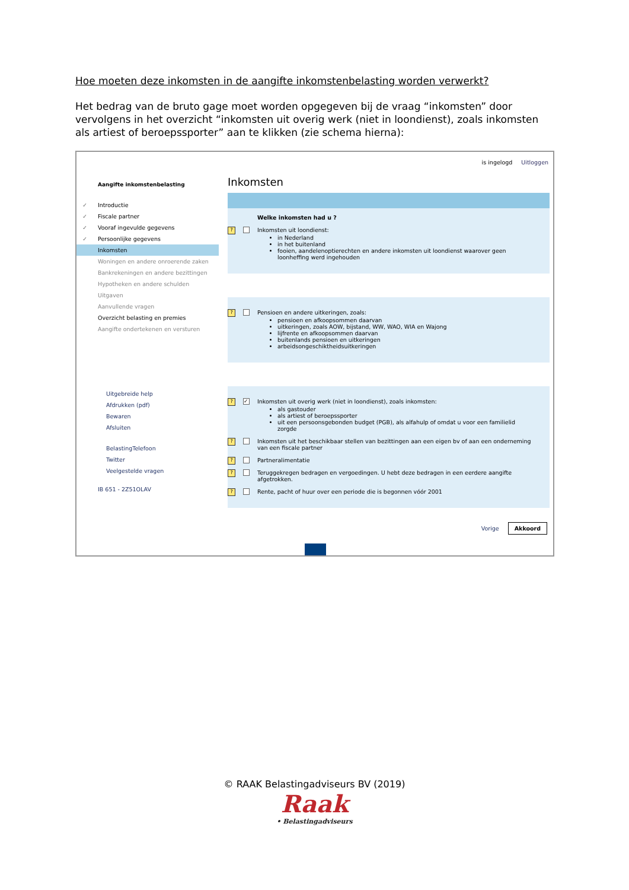Hoe moeten deze inkomsten in de aangifte inkomstenbelasting worden verwerkt?
Het bedrag van de bruto gage moet worden opgegeven bij de vraag “inkomsten” door vervolgens in het overzicht “inkomsten uit overig werk (niet in loondienst), zoals inkomsten als artiest of beroepssporter” aan te klikken (zie schema hierna):
is ingelogd Uitloggen
Aangifte inkomstenbelasting
✓ Introductie
✓ Fiscale partner
✓ Vooraf ingevulde gegevens
✓ Persoonlijke gegevens
Inkomsten
Woningen en andere onroerende zaken
Bankrekeningen en andere bezittingen
Hypotheken en andere schulden
Uitgaven
Aanvullende vragen
Overzicht belasting en premies
Aangifte ondertekenen en versturen
Uitgebreide help
Afdrukken (pdf)
Bewaren
Afsluiten
BelastingTelefoon
Twitter
Veelgestelde vragen
IB 651 - 2Z51OLAV
Inkomsten
Welke inkomsten had u ?
? Inkomsten uit loondienst:
in Nederland
in het buitenland
fooien, aandelenoptierechten en andere inkomsten uit loondienst waarover geen loonheffing werd ingehouden
? Pensioen en andere uitkeringen, zoals:
pensioen en afkoopsommen daarvan
uitkeringen, zoals AOW, bijstand, WW, WAO, WIA en Wajong
lijfrente en afkoopsommen daarvan
buitenlands pensioen en uitkeringen
arbeidsongeschiktheidsuitkeringen
? ✓ Inkomsten uit overig werk (niet in loondienst), zoals inkomsten:
als gastouder
als artiest of beroepssporter
uit een persoonsgebonden budget (PGB), als alfahulp of omdat u voor een familielid zorgde
? Inkomsten uit het beschikbaar stellen van bezittingen aan een eigen bv of aan een onderneming van een fiscale partner
? Partneralimentatie
? Teruggekregen bedragen en vergoedingen. U hebt deze bedragen in een eerdere aangifte afgetrokken.
? Rente, pacht of huur over een periode die is begonnen vóór 2001
Vorige Akkoord
© RAAK Belastingadviseurs BV (2019)
Raak
• Belastingadviseurs